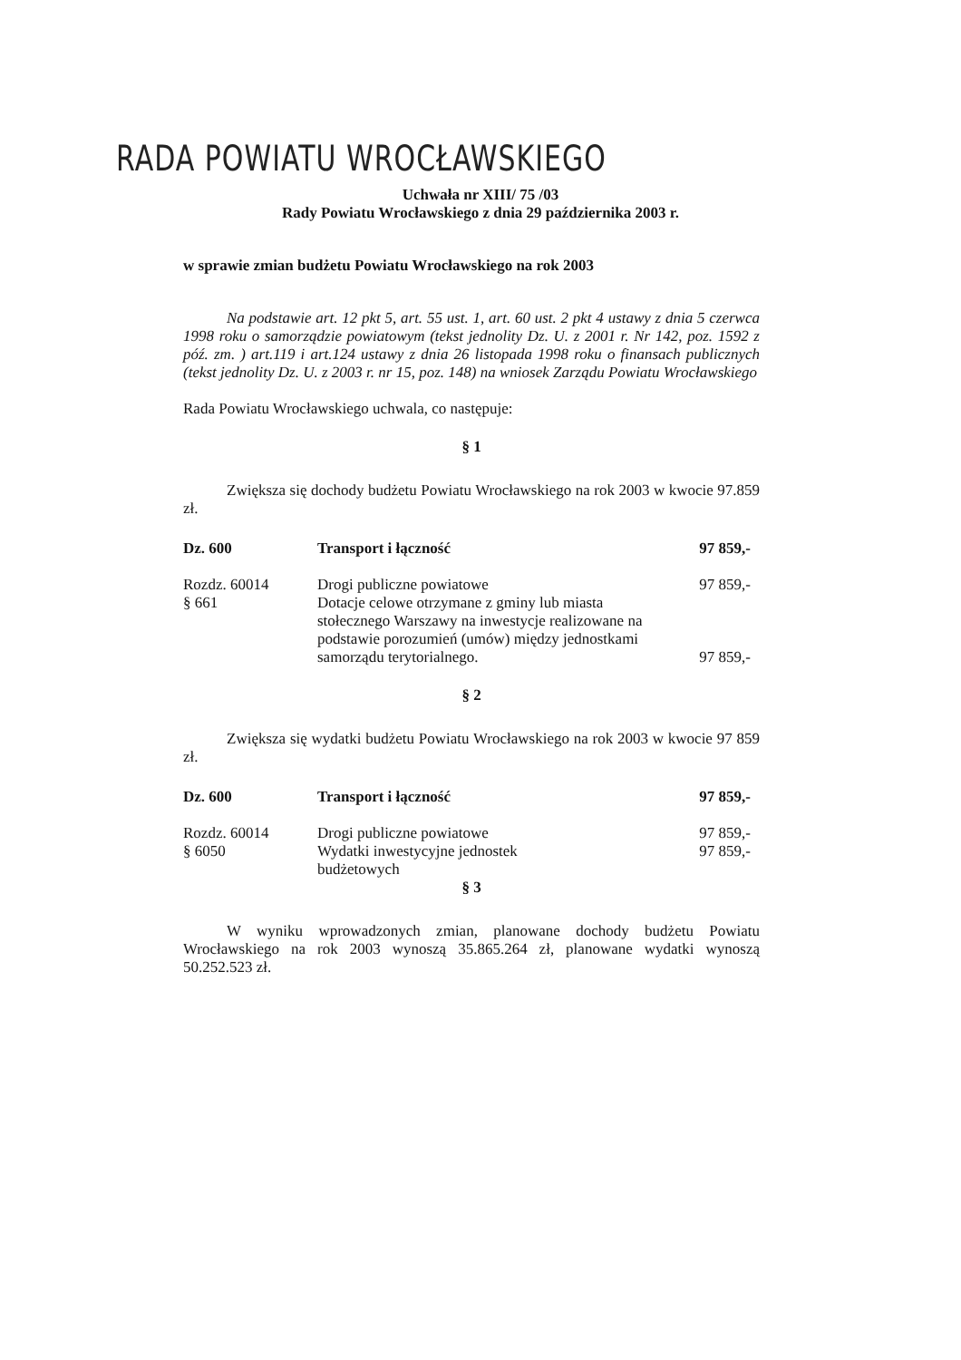RADA POWIATU WROCŁAWSKIEGO
Uchwała nr XIII/ 75 /03
Rady Powiatu Wrocławskiego z dnia 29 października 2003 r.
w sprawie zmian budżetu Powiatu Wrocławskiego na rok 2003
Na podstawie art. 12 pkt 5, art. 55 ust. 1, art. 60 ust. 2 pkt 4 ustawy z dnia 5 czerwca 1998 roku o samorządzie powiatowym (tekst jednolity Dz. U. z 2001 r. Nr 142, poz. 1592 z póź. zm. ) art.119 i art.124 ustawy z dnia 26 listopada 1998 roku o finansach publicznych (tekst jednolity Dz. U. z 2003 r. nr 15, poz. 148) na wniosek Zarządu Powiatu Wrocławskiego
Rada Powiatu Wrocławskiego uchwala, co następuje:
§ 1
Zwiększa się dochody budżetu Powiatu Wrocławskiego na rok 2003 w kwocie 97.859 zł.
| Dz. 600 | Transport i łączność | 97 859,- |
| Rozdz. 60014 § 661 | Drogi publiczne powiatowe Dotacje celowe otrzymane z gminy lub miasta stołecznego Warszawy na inwestycje realizowane na podstawie porozumień (umów) między jednostkami samorządu terytorialnego. | 97 859,- 97 859,- |
§ 2
Zwiększa się wydatki budżetu Powiatu Wrocławskiego na rok 2003 w kwocie 97 859 zł.
| Dz. 600 | Transport i łączność | 97 859,- |
| Rozdz. 60014 § 6050 | Drogi publiczne powiatowe Wydatki inwestycyjne jednostek budżetowych | 97 859,- 97 859,- |
§ 3
W wyniku wprowadzonych zmian, planowane dochody budżetu Powiatu Wrocławskiego na rok 2003 wynoszą 35.865.264 zł, planowane wydatki wynoszą 50.252.523 zł.